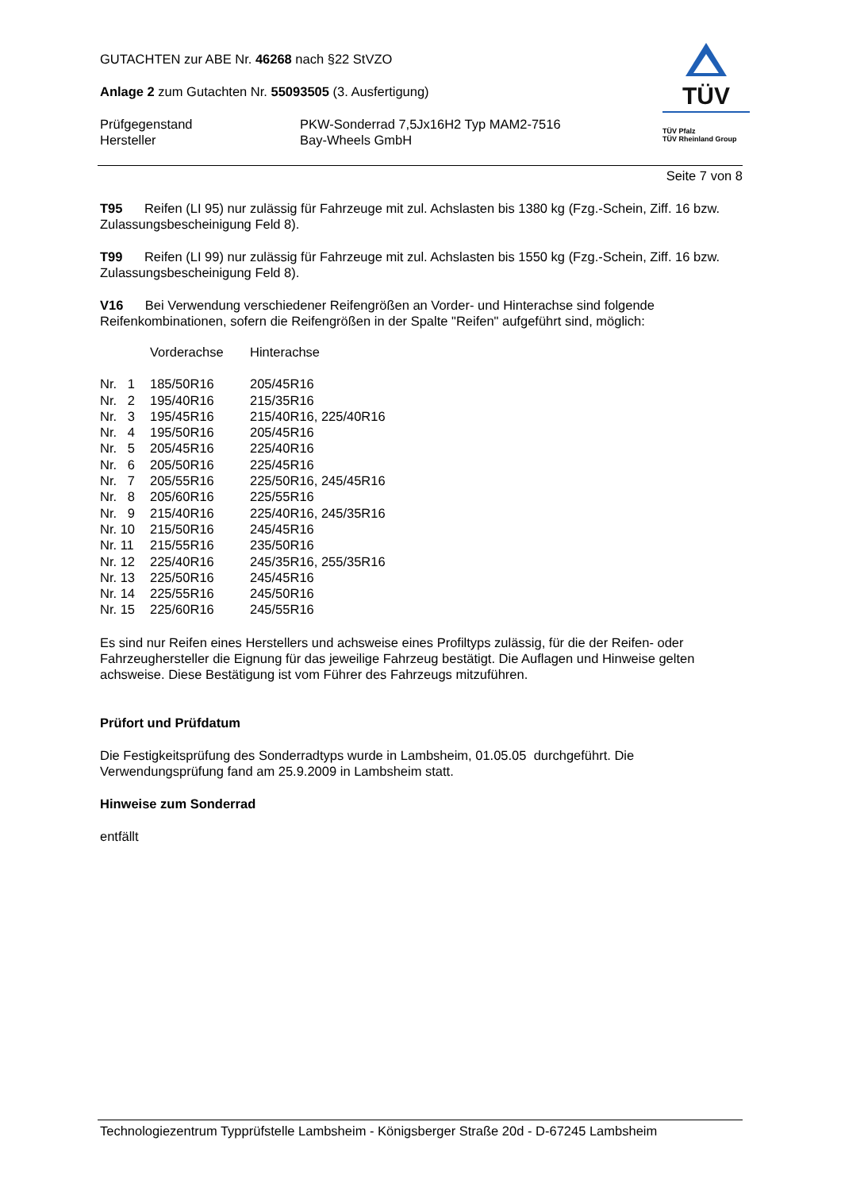TÜV
TÜV Pfalz
TÜV Rheinland Group
GUTACHTEN zur ABE Nr. 46268 nach §22 StVZO
Anlage 2 zum Gutachten Nr. 55093505 (3. Ausfertigung)
| Prüfgegenstand | PKW-Sonderrad 7,5Jx16H2 Typ MAM2-7516 |
| Hersteller | Bay-Wheels GmbH |
Seite 7 von 8
T95 Reifen (LI 95) nur zulässig für Fahrzeuge mit zul. Achslasten bis 1380 kg (Fzg.-Schein, Ziff. 16 bzw. Zulassungsbescheinigung Feld 8).
T99 Reifen (LI 99) nur zulässig für Fahrzeuge mit zul. Achslasten bis 1550 kg (Fzg.-Schein, Ziff. 16 bzw. Zulassungsbescheinigung Feld 8).
V16 Bei Verwendung verschiedener Reifengrößen an Vorder- und Hinterachse sind folgende Reifenkombinationen, sofern die Reifengrößen in der Spalte "Reifen" aufgeführt sind, möglich:
| | Vorderachse | Hinterachse |
| Nr. 1 | 185/50R16 | 205/45R16 |
| Nr. 2 | 195/40R16 | 215/35R16 |
| Nr. 3 | 195/45R16 | 215/40R16, 225/40R16 |
| Nr. 4 | 195/50R16 | 205/45R16 |
| Nr. 5 | 205/45R16 | 225/40R16 |
| Nr. 6 | 205/50R16 | 225/45R16 |
| Nr. 7 | 205/55R16 | 225/50R16, 245/45R16 |
| Nr. 8 | 205/60R16 | 225/55R16 |
| Nr. 9 | 215/40R16 | 225/40R16, 245/35R16 |
| Nr. 10 | 215/50R16 | 245/45R16 |
| Nr. 11 | 215/55R16 | 235/50R16 |
| Nr. 12 | 225/40R16 | 245/35R16, 255/35R16 |
| Nr. 13 | 225/50R16 | 245/45R16 |
| Nr. 14 | 225/55R16 | 245/50R16 |
| Nr. 15 | 225/60R16 | 245/55R16 |
Es sind nur Reifen eines Herstellers und achsweise eines Profiltyps zulässig, für die der Reifen- oder Fahrzeughersteller die Eignung für das jeweilige Fahrzeug bestätigt. Die Auflagen und Hinweise gelten achsweise. Diese Bestätigung ist vom Führer des Fahrzeugs mitzuführen.
Prüfort und Prüfdatum
Die Festigkeitsprüfung des Sonderradtyps wurde in Lambsheim, 01.05.05 durchgeführt. Die Verwendungsprüfung fand am 25.9.2009 in Lambsheim statt.
Hinweise zum Sonderrad
entfällt
Technologiezentrum Typprüfstelle Lambsheim - Königsberger Straße 20d - D-67245 Lambsheim